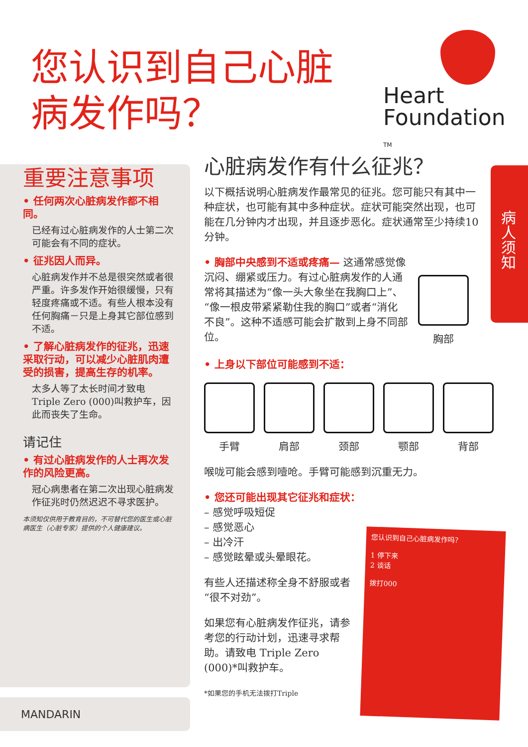您认识到自己心脏病发作吗？
Heart
Foundation TM
重要注意事项
• 任何两次心脏病发作都不相同。
已经有过心脏病发作的人士第二次可能会有不同的症状。
• 征兆因人而异。
心脏病发作并不总是很突然或者很严重。许多发作开始很缓慢，只有轻度疼痛或不适。有些人根本没有任何胸痛－只是上身其它部位感到不适。
• 了解心脏病发作的征兆，迅速采取行动，可以减少心脏肌肉遭受的损害，提高生存的机率。
太多人等了太长时间才致电 Triple Zero (000)叫救护车，因此而丧失了生命。
请记住
• 有过心脏病发作的人士再次发作的风险更高。
冠心病患者在第二次出现心脏病发作征兆时仍然迟迟不寻求医护。
本须知仅供用于教育目的，不可替代您的医生或心脏病医生（心脏专家）提供的个人健康建议。
MANDARIN
病人须知
心脏病发作有什么征兆？
以下概括说明心脏病发作最常见的征兆。您可能只有其中一种症状，也可能有其中多种症状。症状可能突然出现，也可能在几分钟内才出现，并且逐步恶化。症状通常至少持续10分钟。
• 胸部中央感到不适或疼痛— 这通常感觉像沉闷、绷紧或压力。有过心脏病发作的人通常将其描述为“像一头大象坐在我胸口上”、“像一根皮带紧紧勒住我的胸口”或者“消化不良”。这种不适感可能会扩散到上身不同部位。
胸部
• 上身以下部位可能感到不适：
手臂 肩部 颈部 颚部 背部
喉咙可能会感到噎呛。手臂可能感到沉重无力。
• 您还可能出现其它征兆和症状：
– 感觉呼吸短促
– 感觉恶心
– 出冷汗
– 感觉眩晕或头晕眼花。
有些人还描述称全身不舒服或者“很不对劲”。
如果您有心脏病发作征兆，请参考您的行动计划，迅速寻求帮助。请致电 Triple Zero (000)*叫救护车。
*如果您的手机无法拨打Triple
您认识到自己心脏病发作吗？
1 停下来
2 谈话
拨打000